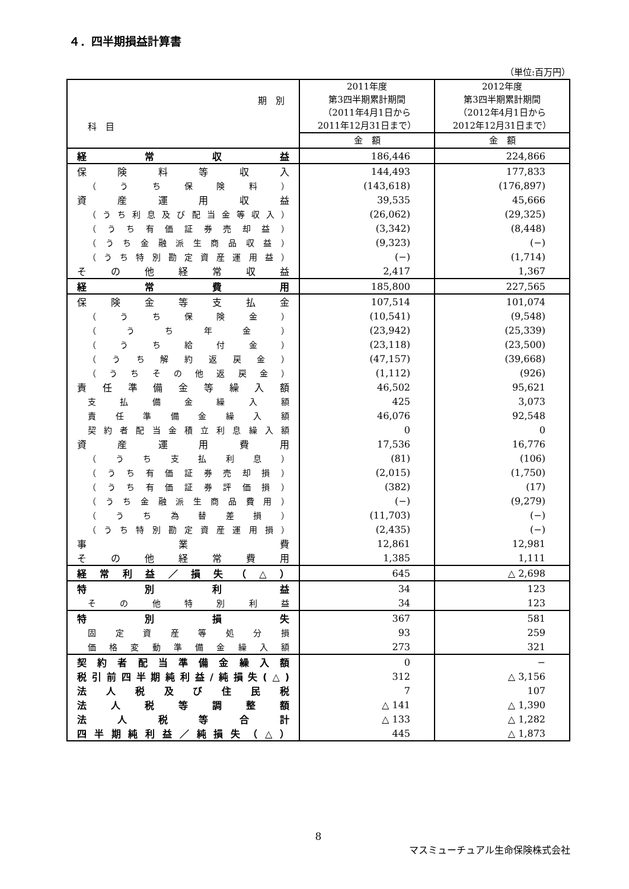４．四半期損益計算書
（単位:百万円）
| 期 別 科 目 | 2011年度 第3四半期累計期間 （2011年4月1日から 2011年12月31日まで） | 2012年度 第3四半期累計期間 （2012年4月1日から 2012年12月31日まで） |
| --- | --- | --- |
| | 金 額 | 金 額 |
| 経常収益 | 186,446 | 224,866 |
| 保険料等収入 | 144,493 | 177,833 |
| （うち保険料） | (143,618) | (176,897) |
| 資産運用収益 | 39,535 | 45,666 |
| （うち利息及び配当金等収入） | (26,062) | (29,325) |
| （うち有価証券売却益） | (3,342) | (8,448) |
| （うち金融派生商品収益） | (9,323) | (−) |
| （うち特別勘定資産運用益） | (−) | (1,714) |
| その他経常収益 | 2,417 | 1,367 |
| 経常費用 | 185,800 | 227,565 |
| 保険金等支払金 | 107,514 | 101,074 |
| （うち保険金） | (10,541) | (9,548) |
| （うち年金） | (23,942) | (25,339) |
| （うち給付金） | (23,118) | (23,500) |
| （うち解約返戻金） | (47,157) | (39,668) |
| （うちその他返戻金） | (1,112) | (926) |
| 責任準備金等繰入額 | 46,502 | 95,621 |
| 支払備金繰入額 | 425 | 3,073 |
| 責任準備金繰入額 | 46,076 | 92,548 |
| 契約者配当金積立利息繰入額 | 0 | 0 |
| 資産運用費用 | 17,536 | 16,776 |
| （うち支払利息） | (81) | (106) |
| （うち有価証券売却損） | (2,015) | (1,750) |
| （うち有価証券評価損） | (382) | (17) |
| （うち金融派生商品費用） | (−) | (9,279) |
| （うち為替差損） | (11,703) | (−) |
| （うち特別勘定資産運用損） | (2,435) | (−) |
| 事業費 | 12,861 | 12,981 |
| その他経常費用 | 1,385 | 1,111 |
| 経常利益／損失（△） | 645 | △ 2,698 |
| 特別利益 | 34 | 123 |
| その他特別利益 | 34 | 123 |
| 特別損失 | 367 | 581 |
| 固定資産等処分損 | 93 | 259 |
| 価格変動準備金繰入額 | 273 | 321 |
| 契約者配当準備金繰入額 | 0 | − |
| 税引前四半期純利益/純損失(△) | 312 | △ 3,156 |
| 法人税及び住民税 | 7 | 107 |
| 法人税等調整額 | △ 141 | △ 1,390 |
| 法人税等合計 | △ 133 | △ 1,282 |
| 四半期純利益／純損失（△） | 445 | △ 1,873 |
8
マスミューチュアル生命保険株式会社